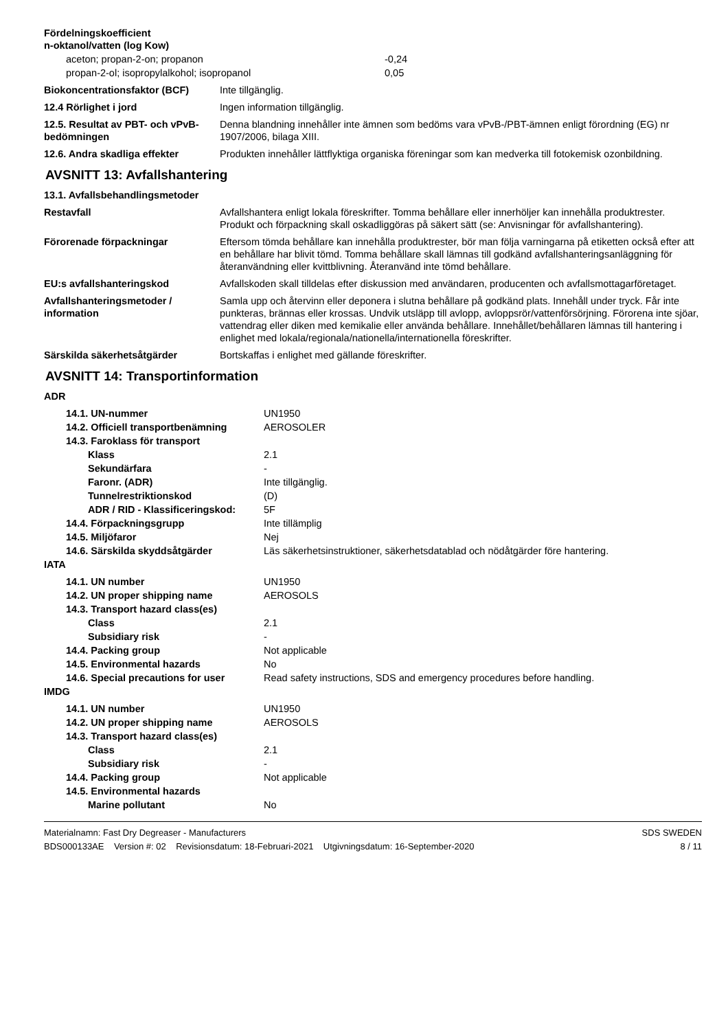| Fördelningskoefficient n-oktanol/vatten (log Kow) | |
| aceton; propan-2-on; propanon -0,24 | |
| propan-2-ol; isopropylalkohol; isopropanol 0,05 | |
| Biokoncentrationsfaktor (BCF) | Inte tillgänglig. |
| 12.4 Rörlighet i jord | Ingen information tillgänglig. |
| 12.5. Resultat av PBT- och vPvB-bedömningen | Denna blandning innehåller inte ämnen som bedöms vara vPvB-/PBT-ämnen enligt förordning (EG) nr 1907/2006, bilaga XIII. |
| 12.6. Andra skadliga effekter | Produkten innehåller lättflyktiga organiska föreningar som kan medverka till fotokemisk ozonbildning. |
AVSNITT 13: Avfallshantering
| 13.1. Avfallsbehandlingsmetoder | |
| Restavfall | Avfallshantera enligt lokala föreskrifter. Tomma behållare eller innerhöljer kan innehålla produktrester. Produkt och förpackning skall oskadliggöras på säkert sätt (se: Anvisningar för avfallshantering). |
| Förorenade förpackningar | Eftersom tömda behållare kan innehålla produktrester, bör man följa varningarna på etiketten också efter att en behållare har blivit tömd. Tomma behållare skall lämnas till godkänd avfallshanteringsanläggning för återanvändning eller kvittblivning. Återanvänd inte tömd behållare. |
| EU:s avfallshanteringskod | Avfallskoden skall tilldelas efter diskussion med användaren, producenten och avfallsmottagarföretaget. |
| Avfallshanteringsmetoder / information | Samla upp och återvinn eller deponera i slutna behållare på godkänd plats. Innehåll under tryck. Får inte punkteras, brännas eller krossas. Undvik utsläpp till avlopp, avloppsrör/vattenförsörjning. Förorena inte sjöar, vattendrag eller diken med kemikalie eller använda behållare. Innehållet/behållaren lämnas till hantering i enlighet med lokala/regionala/nationella/internationella föreskrifter. |
| Särskilda säkerhetsåtgärder | Bortskaffas i enlighet med gällande föreskrifter. |
AVSNITT 14: Transportinformation
| ADR | |
| 14.1. UN-nummer | UN1950 |
| 14.2. Officiell transportbenämning | AEROSOLER |
| 14.3. Faroklass för transport | |
| Klass | 2.1 |
| Sekundärfara | - |
| Faronr. (ADR) | Inte tillgänglig. |
| Tunnelrestriktionskod | (D) |
| ADR / RID - Klassificeringskod: | 5F |
| 14.4. Förpackningsgrupp | Inte tillämplig |
| 14.5. Miljöfaror | Nej |
| 14.6. Särskilda skyddsåtgärder | Läs säkerhetsinstruktioner, säkerhetsdatablad och nödåtgärder före hantering. |
| IATA | |
| 14.1. UN number | UN1950 |
| 14.2. UN proper shipping name | AEROSOLS |
| 14.3. Transport hazard class(es) | |
| Class | 2.1 |
| Subsidiary risk | - |
| 14.4. Packing group | Not applicable |
| 14.5. Environmental hazards | No |
| 14.6. Special precautions for user | Read safety instructions, SDS and emergency procedures before handling. |
| IMDG | |
| 14.1. UN number | UN1950 |
| 14.2. UN proper shipping name | AEROSOLS |
| 14.3. Transport hazard class(es) | |
| Class | 2.1 |
| Subsidiary risk | - |
| 14.4. Packing group | Not applicable |
| 14.5. Environmental hazards | |
| Marine pollutant | No |
Materialnamn: Fast Dry Degreaser - Manufacturers
BDS000133AE Version #: 02 Revisionsdatum: 18-Februari-2021 Utgivningsdatum: 16-September-2020
SDS SWEDEN
8 / 11